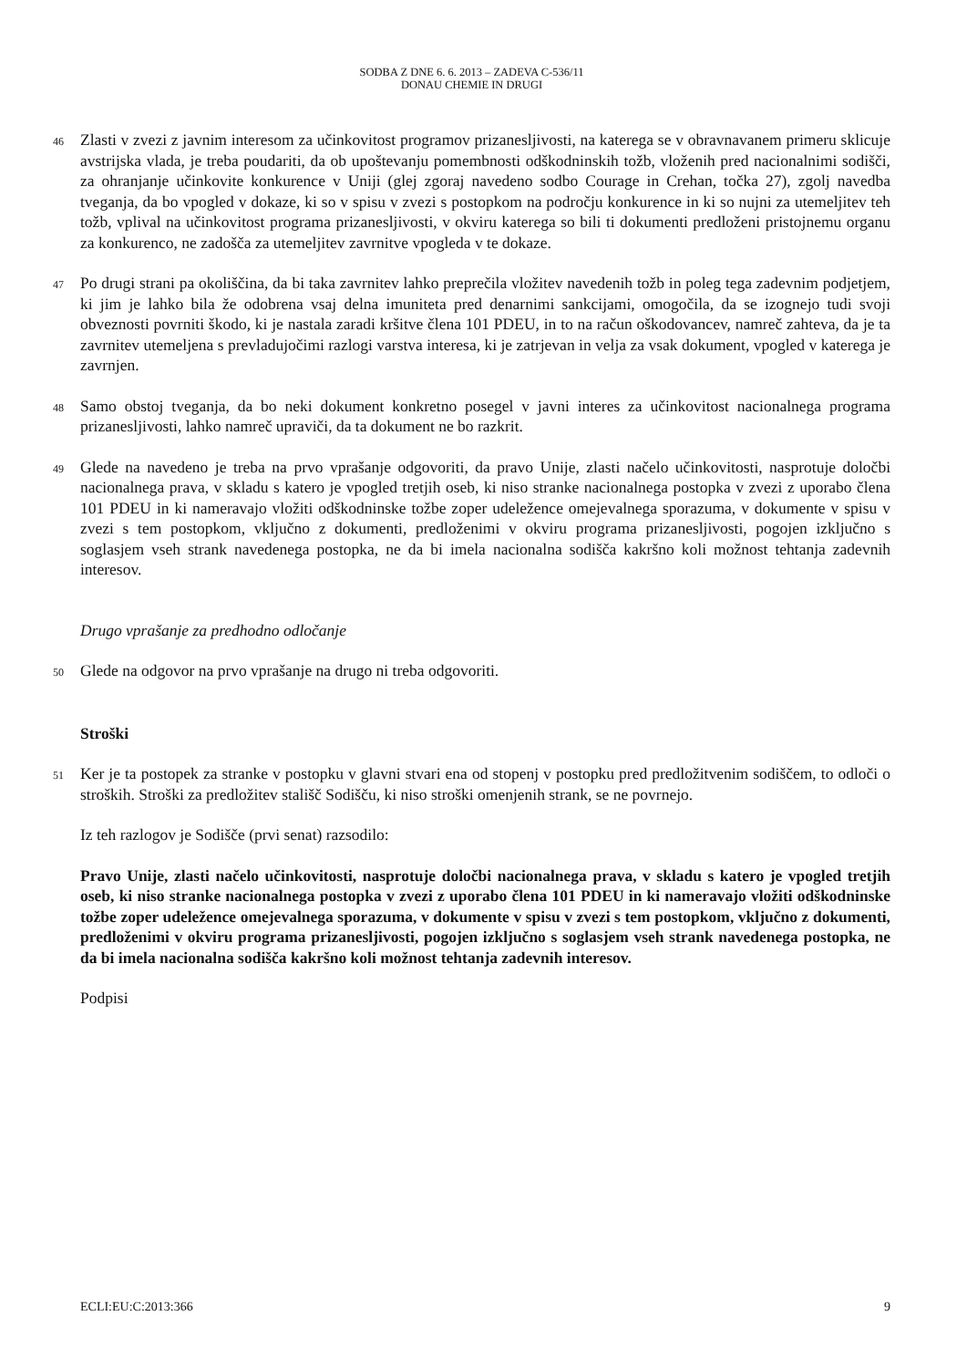SODBA Z DNE 6. 6. 2013 – ZADEVA C-536/11
DONAU CHEMIE IN DRUGI
46
Zlasti v zvezi z javnim interesom za učinkovitost programov prizanesljivosti, na katerega se v obravnavanem primeru sklicuje avstrijska vlada, je treba poudariti, da ob upoštevanju pomembnosti odškodninskih tožb, vloženih pred nacionalnimi sodišči, za ohranjanje učinkovite konkurence v Uniji (glej zgoraj navedeno sodbo Courage in Crehan, točka 27), zgolj navedba tveganja, da bo vpogled v dokaze, ki so v spisu v zvezi s postopkom na področju konkurence in ki so nujni za utemeljitev teh tožb, vplival na učinkovitost programa prizanesljivosti, v okviru katerega so bili ti dokumenti predloženi pristojnemu organu za konkurenco, ne zadošča za utemeljitev zavrnitve vpogleda v te dokaze.
47
Po drugi strani pa okoliščina, da bi taka zavrnitev lahko preprečila vložitev navedenih tožb in poleg tega zadevnim podjetjem, ki jim je lahko bila že odobrena vsaj delna imuniteta pred denarnimi sankcijami, omogočila, da se izognejo tudi svoji obveznosti povrniti škodo, ki je nastala zaradi kršitve člena 101 PDEU, in to na račun oškodovancev, namreč zahteva, da je ta zavrnitev utemeljena s prevladujočimi razlogi varstva interesa, ki je zatrjevan in velja za vsak dokument, vpogled v katerega je zavrnjen.
48
Samo obstoj tveganja, da bo neki dokument konkretno posegel v javni interes za učinkovitost nacionalnega programa prizanesljivosti, lahko namreč upraviči, da ta dokument ne bo razkrit.
49
Glede na navedeno je treba na prvo vprašanje odgovoriti, da pravo Unije, zlasti načelo učinkovitosti, nasprotuje določbi nacionalnega prava, v skladu s katero je vpogled tretjih oseb, ki niso stranke nacionalnega postopka v zvezi z uporabo člena 101 PDEU in ki nameravajo vložiti odškodninske tožbe zoper udeležence omejevalnega sporazuma, v dokumente v spisu v zvezi s tem postopkom, vključno z dokumenti, predloženimi v okviru programa prizanesljivosti, pogojen izključno s soglasjem vseh strank navedenega postopka, ne da bi imela nacionalna sodišča kakršno koli možnost tehtanja zadevnih interesov.
Drugo vprašanje za predhodno odločanje
50
Glede na odgovor na prvo vprašanje na drugo ni treba odgovoriti.
Stroški
51
Ker je ta postopek za stranke v postopku v glavni stvari ena od stopenj v postopku pred predložitvenim sodiščem, to odloči o stroških. Stroški za predložitev stališč Sodišču, ki niso stroški omenjenih strank, se ne povrnejo.
Iz teh razlogov je Sodišče (prvi senat) razsodilo:
Pravo Unije, zlasti načelo učinkovitosti, nasprotuje določbi nacionalnega prava, v skladu s katero je vpogled tretjih oseb, ki niso stranke nacionalnega postopka v zvezi z uporabo člena 101 PDEU in ki nameravajo vložiti odškodninske tožbe zoper udeležence omejevalnega sporazuma, v dokumente v spisu v zvezi s tem postopkom, vključno z dokumenti, predloženimi v okviru programa prizanesljivosti, pogojen izključno s soglasjem vseh strank navedenega postopka, ne da bi imela nacionalna sodišča kakršno koli možnost tehtanja zadevnih interesov.
Podpisi
ECLI:EU:C:2013:366 9